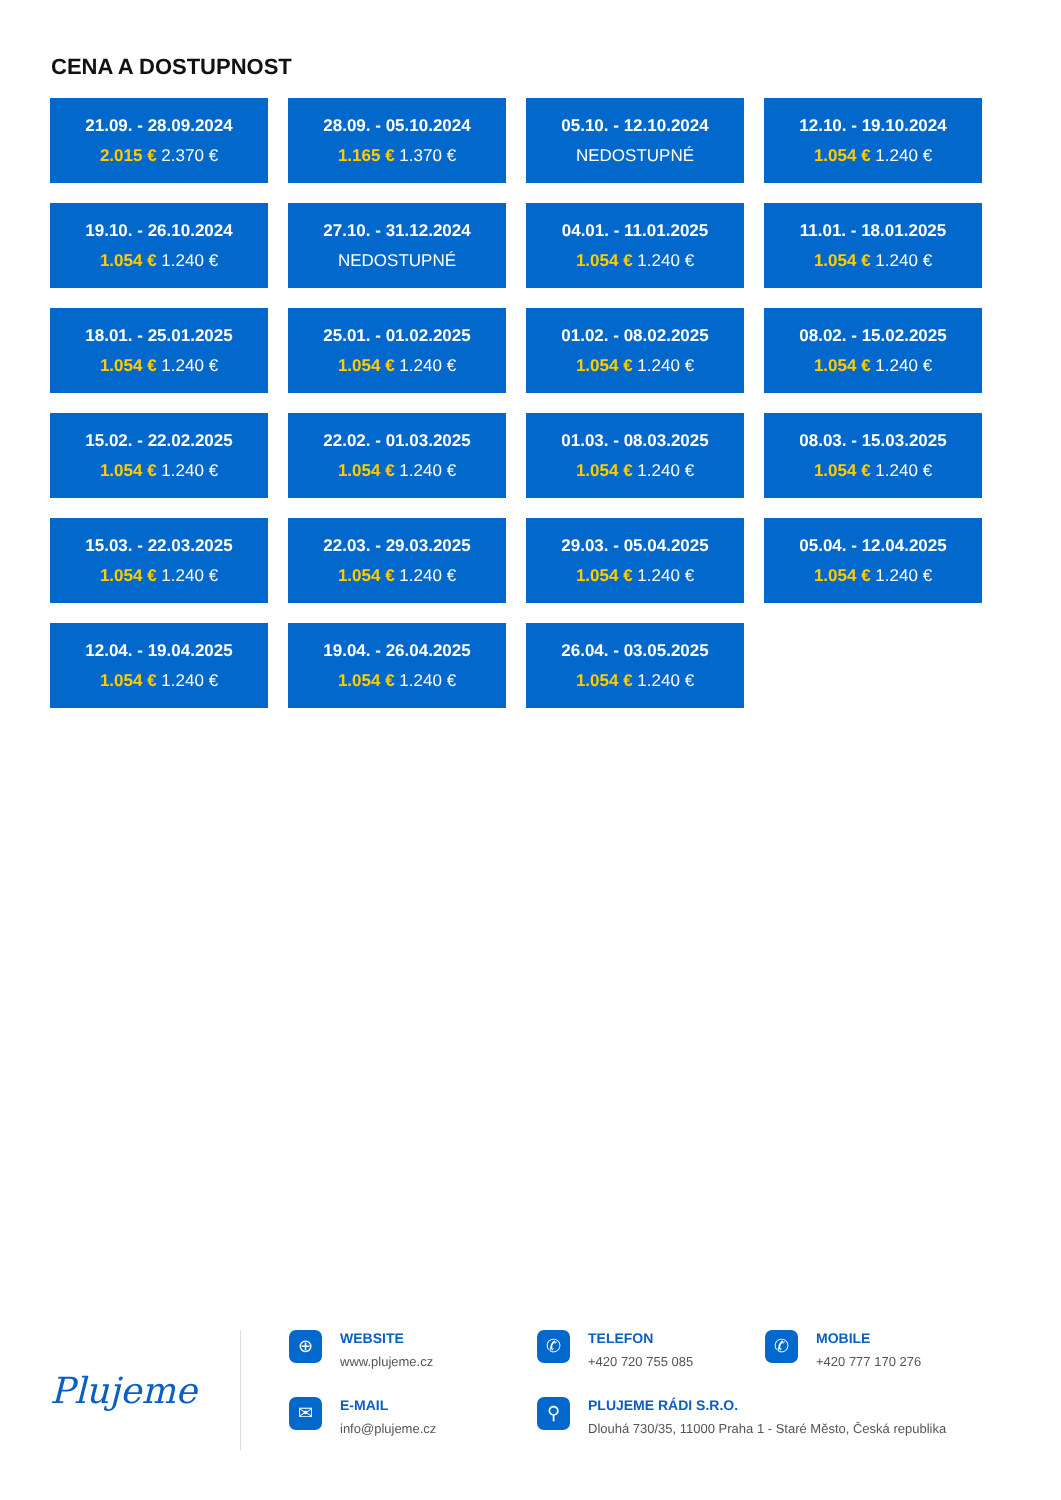CENA A DOSTUPNOST
21.09. - 28.09.2024
2.015 € 2.370 €
28.09. - 05.10.2024
1.165 € 1.370 €
05.10. - 12.10.2024
NEDOSTUPNÉ
12.10. - 19.10.2024
1.054 € 1.240 €
19.10. - 26.10.2024
1.054 € 1.240 €
27.10. - 31.12.2024
NEDOSTUPNÉ
04.01. - 11.01.2025
1.054 € 1.240 €
11.01. - 18.01.2025
1.054 € 1.240 €
18.01. - 25.01.2025
1.054 € 1.240 €
25.01. - 01.02.2025
1.054 € 1.240 €
01.02. - 08.02.2025
1.054 € 1.240 €
08.02. - 15.02.2025
1.054 € 1.240 €
15.02. - 22.02.2025
1.054 € 1.240 €
22.02. - 01.03.2025
1.054 € 1.240 €
01.03. - 08.03.2025
1.054 € 1.240 €
08.03. - 15.03.2025
1.054 € 1.240 €
15.03. - 22.03.2025
1.054 € 1.240 €
22.03. - 29.03.2025
1.054 € 1.240 €
29.03. - 05.04.2025
1.054 € 1.240 €
05.04. - 12.04.2025
1.054 € 1.240 €
12.04. - 19.04.2025
1.054 € 1.240 €
19.04. - 26.04.2025
1.054 € 1.240 €
26.04. - 03.05.2025
1.054 € 1.240 €
Plujeme
⊕
WEBSITE
www.plujeme.cz
✉
E-MAIL
info@plujeme.cz
✆
TELEFON
+420 720 755 085
✆
MOBILE
+420 777 170 276
⚲
PLUJEME RÁDI S.R.O.
Dlouhá 730/35, 11000 Praha 1 - Staré Město, Česká republika